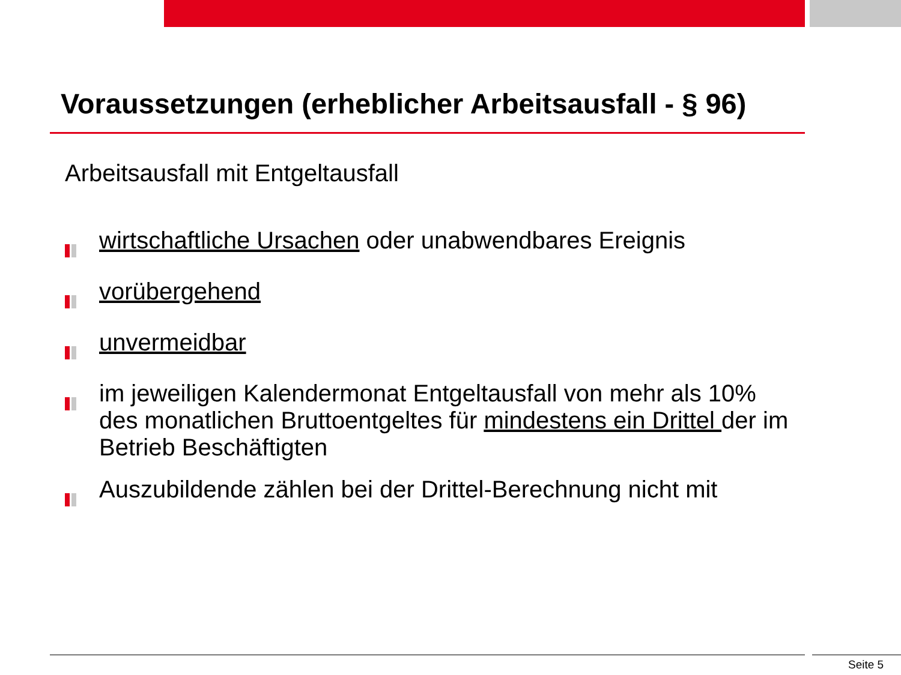Voraussetzungen (erheblicher Arbeitsausfall - § 96)
Arbeitsausfall mit Entgeltausfall
wirtschaftliche Ursachen oder unabwendbares Ereignis
vorübergehend
unvermeidbar
im jeweiligen Kalendermonat Entgeltausfall von mehr als 10% des monatlichen Bruttoentgeltes für mindestens ein Drittel der im Betrieb Beschäftigten
Auszubildende zählen bei der Drittel-Berechnung nicht mit
Seite 5